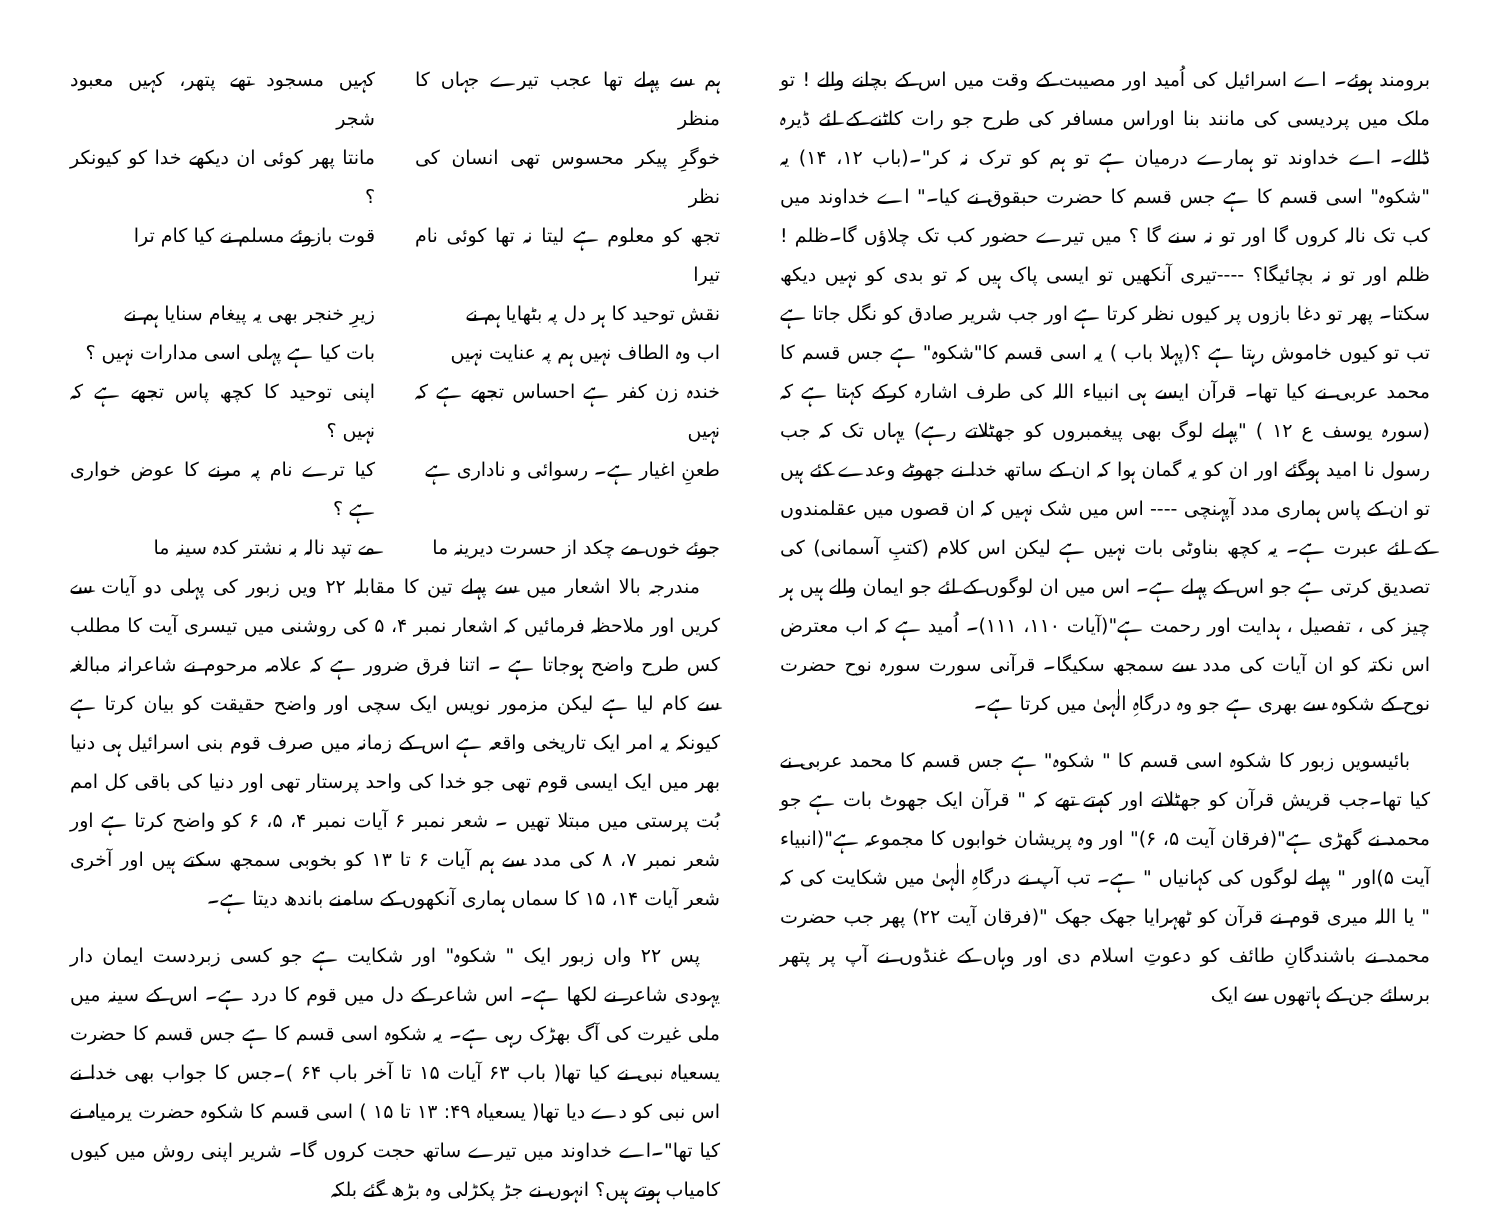ہم سے پہلے تھا عجب تیرے جہاں کا منظر
کہیں مسجود تھے پتھر، کہیں معبود شجر
خوگرِ پیکر محسوس تھی انسان کی نظر
مانتا پھر کوئی ان دیکھے خدا کو کیونکر ؟
تجھ کو معلوم ہے لیتا نہ تھا کوئی نام تیرا
قوت بازوئے مسلم نے کیا کام ترا
نقش توحید کا ہر دل پہ بٹھایا ہم نے
زیرِ خنجر بھی یہ پیغام سنایا ہم نے
اب وہ الطاف نہیں ہم پہ عنایت نہیں
بات کیا ہے پہلی اسی مدارات نہیں ؟
خندہ زن کفر ہے احساس تجھے ہے کہ نہیں
اپنی توحید کا کچھ پاس تجھے ہے کہ نہیں ؟
طعنِ اغیار ہے۔ رسوائی و ناداری ہے
کیا ترے نام پہ مرنے کا عوض خواری ہے ؟
جوئے خوں مے چکد از حسرت دیرینہ ما
مے تپد نالہ بہ نشتر کدہ سینہ ما
مندرجہ بالا اشعار میں سے پہلے تین کا مقابلہ ۲۲ ویں زبور کی پہلی دو آیات سے کریں اور ملاحظہ فرمائیں کہ اشعار نمبر ۴، ۵ کی روشنی میں تیسری آیت کا مطلب کس طرح واضح ہوجاتا ہے ۔ اتنا فرق ضرور ہے کہ علامہ مرحوم نے شاعرانہ مبالغہ سے کام لیا ہے لیکن مزمور نویس ایک سچی اور واضح حقیقت کو بیان کرتا ہے کیونکہ یہ امر ایک تاریخی واقعہ ہے اس کے زمانہ میں صرف قوم بنی اسرائیل ہی دنیا بھر میں ایک ایسی قوم تھی جو خدا کی واحد پرستار تھی اور دنیا کی باقی کل امم بُت پرستی میں مبتلا تھیں ۔ شعر نمبر ۶ آیات نمبر ۴، ۵، ۶ کو واضح کرتا ہے اور شعر نمبر ۷، ۸ کی مدد سے ہم آیات ۶ تا ۱۳ کو بخوبی سمجھ سکتے ہیں اور آخری شعر آیات ۱۴، ۱۵ کا سماں ہماری آنکھوں کے سامنے باندھ دیتا ہے۔
پس ۲۲ واں زبور ایک " شکوہ" اور شکایت ہے جو کسی زبردست ایمان دار یہودی شاعر نے لکھا ہے۔ اس شاعر کے دل میں قوم کا درد ہے۔ اس کے سینہ میں ملی غیرت کی آگ بھڑک رہی ہے۔ یہ شکوہ اسی قسم کا ہے جس قسم کا حضرت یسعیاہ نبی نے کیا تھا( باب ۶۳ آیات ۱۵ تا آخر باب ۶۴ )۔جس کا جواب بھی خدا نے اس نبی کو دے دیا تھا( یسعیاہ ۴۹: ۱۳ تا ۱۵ ) اسی قسم کا شکوہ حضرت یرمیاہ نے کیا تھا"۔اے خداوند میں تیرے ساتھ حجت کروں گا۔ شریر اپنی روش میں کیوں کامیاب ہوتے ہیں؟ انہوں نے جڑ پکڑلی وہ بڑھ گئے بلکہ
برومند ہوئے۔ اے اسرائیل کی اُمید اور مصیبت کے وقت میں اس کے بچانے والے ! تو ملک میں پردیسی کی مانند بنا اوراس مسافر کی طرح جو رات کاٹنے کے لئے ڈیرہ ڈالے۔ اے خداوند تو ہمارے درمیان ہے تو ہم کو ترک نہ کر"۔(باب ۱۲، ۱۴) یہ "شکوہ" اسی قسم کا ہے جس قسم کا حضرت حبقوق نے کیا۔" اے خداوند میں کب تک نالہ کروں گا اور تو نہ سنے گا ؟ میں تیرے حضور کب تک چلاؤں گا۔ظلم ! ظلم اور تو نہ بچائیگا؟ ----تیری آنکھیں تو ایسی پاک ہیں کہ تو بدی کو نہیں دیکھ سکتا۔ پھر تو دغا بازوں پر کیوں نظر کرتا ہے اور جب شریر صادق کو نگل جاتا ہے تب تو کیوں خاموش رہتا ہے ؟(پہلا باب ) یہ اسی قسم کا"شکوہ" ہے جس قسم کا محمد عربی نے کیا تھا۔ قرآن ایسے ہی انبیاء اللہ کی طرف اشارہ کرکے کہتا ہے کہ (سورہ یوسف ع ۱۲ ) "پہلے لوگ بھی پیغمبروں کو جھٹلاتے رہے) یہاں تک کہ جب رسول نا امید ہوگئے اور ان کو یہ گمان ہوا کہ ان کے ساتھ خدا نے جھوٹے وعدے کئے ہیں تو ان کے پاس ہماری مدد آپہنچی ---- اس میں شک نہیں کہ ان قصوں میں عقلمندوں کے لئے عبرت ہے۔ یہ کچھ بناوٹی بات نہیں ہے لیکن اس کلام (کتبِ آسمانی) کی تصدیق کرتی ہے جو اس کے پہلے ہے۔ اس میں ان لوگوں کے لئے جو ایمان والے ہیں ہر چیز کی ، تفصیل ، ہدایت اور رحمت ہے"(آیات ۱۱۰، ۱۱۱)۔ اُمید ہے کہ اب معترض اس نکتہ کو ان آیات کی مدد سے سمجھ سکیگا۔ قرآنی سورت سورہ نوح حضرت نوح کے شکوہ سے بھری ہے جو وہ درگاہِ الٰہیٰ میں کرتا ہے۔
بائیسویں زبور کا شکوہ اسی قسم کا " شکوہ" ہے جس قسم کا محمد عربی نے کیا تھا۔جب قریش قرآن کو جھٹلاتے اور کہتے تھے کہ " قرآن ایک جھوٹ بات ہے جو محمد نے گھڑی ہے"(فرقان آیت ۵، ۶)" اور وہ پریشان خوابوں کا مجموعہ ہے"(انبیاء آیت ۵)اور " پہلے لوگوں کی کہانیاں " ہے۔ تب آپ نے درگاہِ الٰہیٰ میں شکایت کی کہ " یا اللہ میری قوم نے قرآن کو ٹھہرایا جھک جھک "(فرقان آیت ۲۲) پھر جب حضرت محمد نے باشندگانِ طائف کو دعوتِ اسلام دی اور وہاں کے غنڈوں نے آپ پر پتھر برسائے جن کے ہاتھوں سے ایک